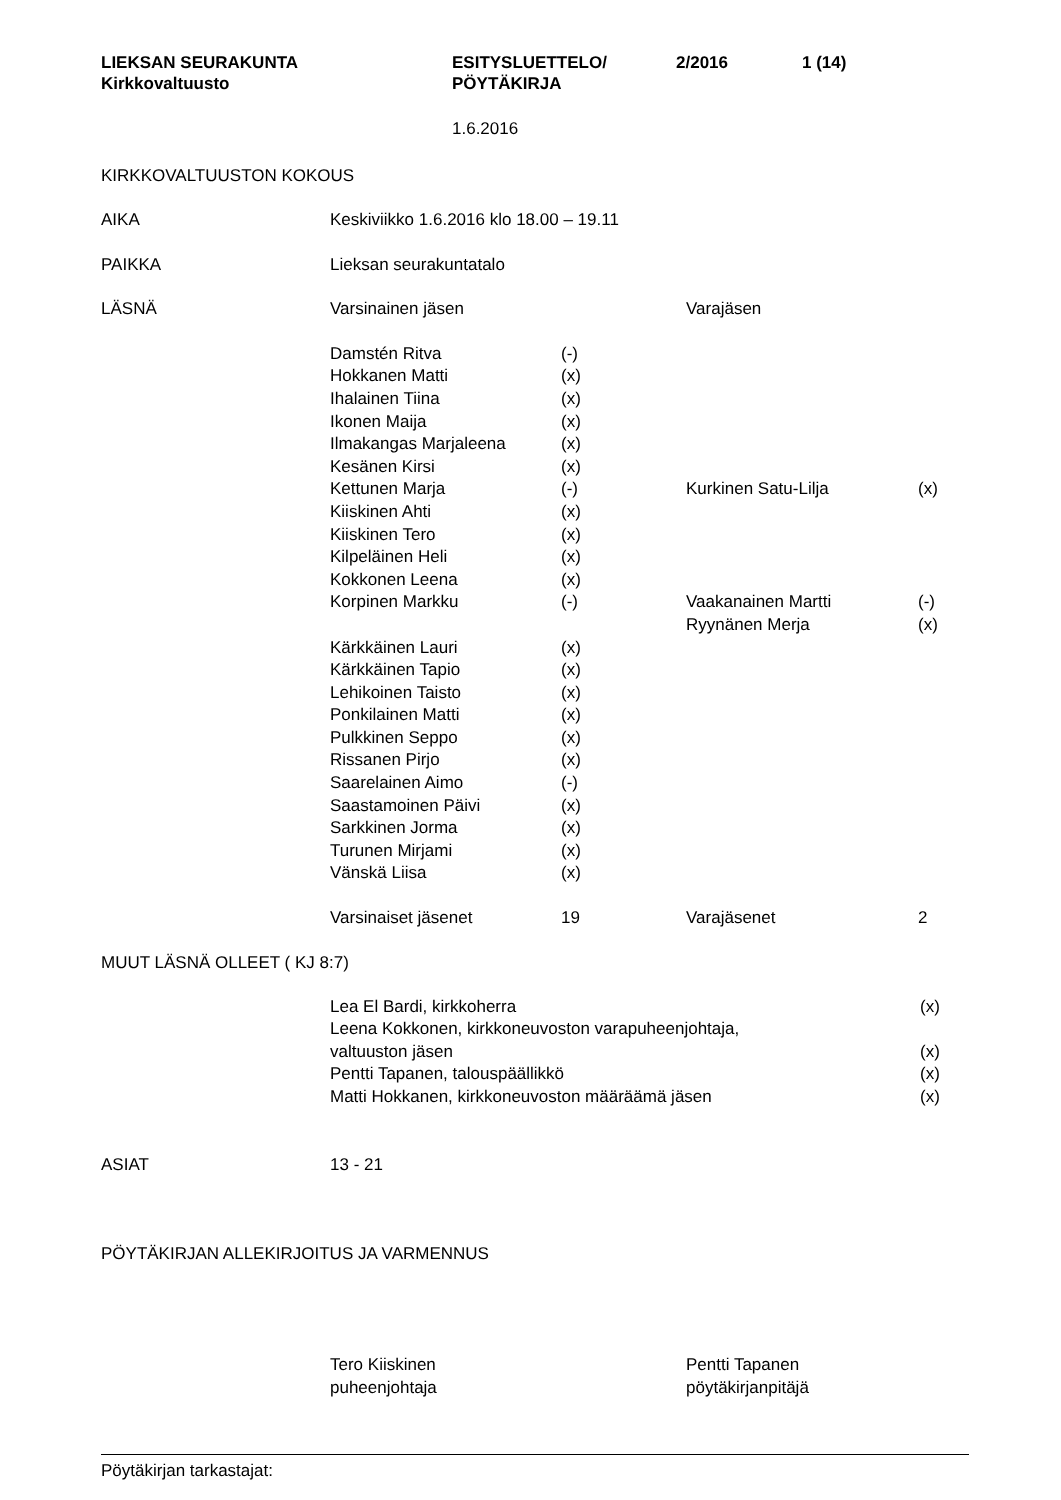LIEKSAN SEURAKUNTA
Kirkkovaltuusto
ESITYSLUETTELO/
PÖYTÄKIRJA
2/2016 1 (14)
1.6.2016
KIRKKOVALTUUSTON KOKOUS
| AIKA | Keskiviikko 1.6.2016 klo 18.00 – 19.11 | | | |
| PAIKKA | Lieksan seurakuntatalo | | | |
| LÄSNÄ | Varsinainen jäsen | | Varajäsen | |
| | Damstén Ritva | (-) | | |
| | Hokkanen Matti | (x) | | |
| | Ihalainen Tiina | (x) | | |
| | Ikonen Maija | (x) | | |
| | Ilmakangas Marjaleena | (x) | | |
| | Kesänen Kirsi | (x) | | |
| | Kettunen Marja | (-) | Kurkinen Satu-Lilja | (x) |
| | Kiiskinen Ahti | (x) | | |
| | Kiiskinen Tero | (x) | | |
| | Kilpeläinen Heli | (x) | | |
| | Kokkonen Leena | (x) | | |
| | Korpinen Markku | (-) | Vaakanainen Martti | (-) |
| | | | Ryynänen Merja | (x) |
| | Kärkkäinen Lauri | (x) | | |
| | Kärkkäinen Tapio | (x) | | |
| | Lehikoinen Taisto | (x) | | |
| | Ponkilainen Matti | (x) | | |
| | Pulkkinen Seppo | (x) | | |
| | Rissanen Pirjo | (x) | | |
| | Saarelainen Aimo | (-) | | |
| | Saastamoinen Päivi | (x) | | |
| | Sarkkinen Jorma | (x) | | |
| | Turunen Mirjami | (x) | | |
| | Vänskä Liisa | (x) | | |
| | Varsinaiset jäsenet | 19 | Varajäsenet | 2 |
MUUT LÄSNÄ OLLEET ( KJ 8:7)
| | Lea El Bardi, kirkkoherra | (x) |
| | Leena Kokkonen, kirkkoneuvoston varapuheenjohtaja, | |
| | valtuuston jäsen | (x) |
| | Pentti Tapanen, talouspäällikkö | (x) |
| | Matti Hokkanen, kirkkoneuvoston määräämä jäsen | (x) |
| ASIAT | 13 - 21 |
PÖYTÄKIRJAN ALLEKIRJOITUS JA VARMENNUS
| | Tero Kiiskinen | Pentti Tapanen |
| | puheenjohtaja | pöytäkirjanpitäjä |
Pöytäkirjan tarkastajat: